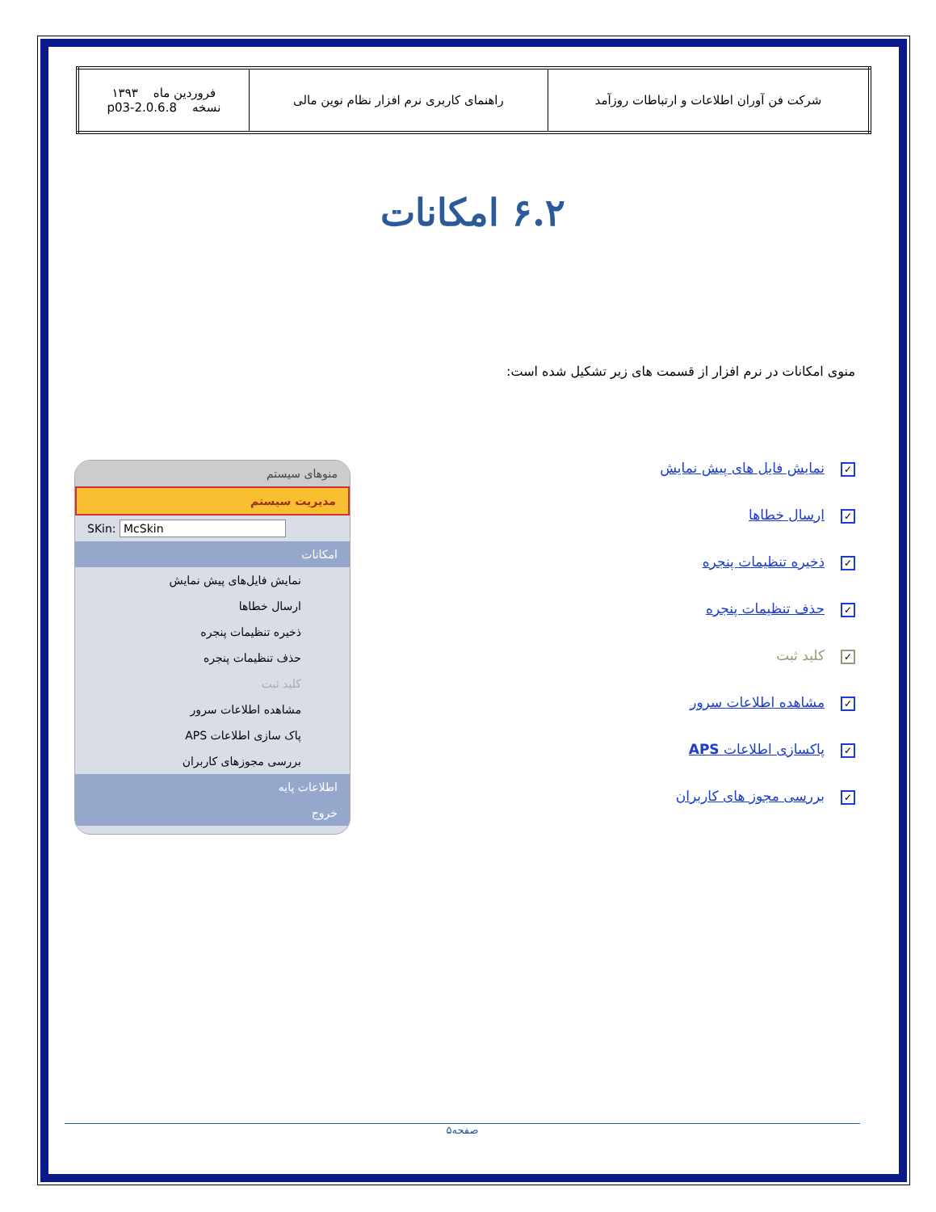| شرکت فن آوران اطلاعات و ارتباطات روزآمد | راهنمای کاربری نرم افزار نظام نوین مالی | فروردین ماه ۱۳۹۳ نسخه 2.0.6.8-p03 |
۶.۲ امکانات
منوی امکانات در نرم افزار از قسمت های زیر تشکیل شده است:
✓ نمایش فایل های پیش نمایش
✓ ارسال خطاها
✓ ذخیره تنظیمات پنجره
✓ حذف تنظیمات پنجره
✓ کلید ثبت
✓ مشاهده اطلاعات سرور
✓ پاکسازی اطلاعات APS
✓ بررسی مجوز های کاربران
منوهای سیستم
مدیریت سیستم
SKin: McSkin
امکانات
نمایش فایل‌های پیش نمایش
ارسال خطاها
ذخیره تنظیمات پنجره
حذف تنظیمات پنجره
کلید ثبت
مشاهده اطلاعات سرور
پاک سازی اطلاعات APS
بررسی مجوزهای کاربران
اطلاعات پایه
خروج
صفحه۵